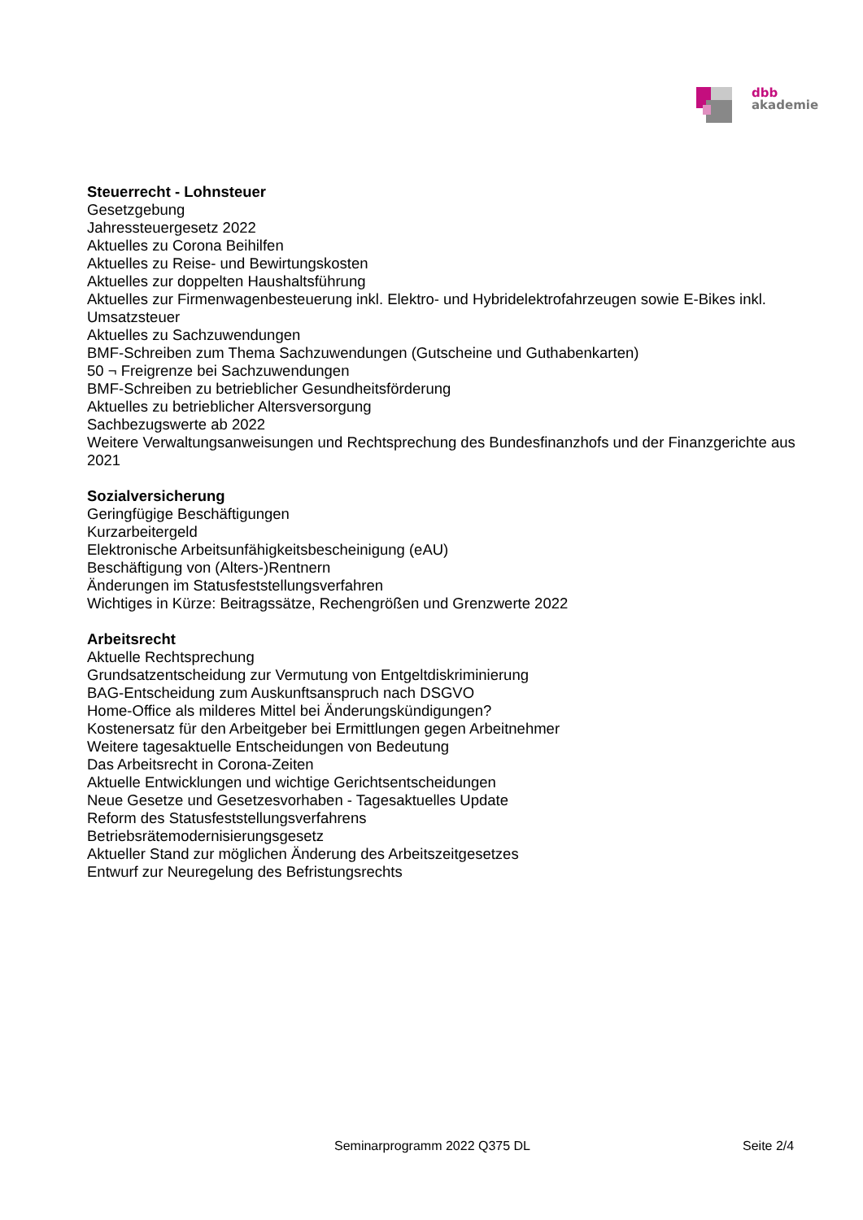dbb
akademie
Steuerrecht - Lohnsteuer
Gesetzgebung
Jahressteuergesetz 2022
Aktuelles zu Corona Beihilfen
Aktuelles zu Reise- und Bewirtungskosten
Aktuelles zur doppelten Haushaltsführung
Aktuelles zur Firmenwagenbesteuerung inkl. Elektro- und Hybridelektrofahrzeugen sowie E-Bikes inkl. Umsatzsteuer
Aktuelles zu Sachzuwendungen
BMF-Schreiben zum Thema Sachzuwendungen (Gutscheine und Guthabenkarten)
50 ¬ Freigrenze bei Sachzuwendungen
BMF-Schreiben zu betrieblicher Gesundheitsförderung
Aktuelles zu betrieblicher Altersversorgung
Sachbezugswerte ab 2022
Weitere Verwaltungsanweisungen und Rechtsprechung des Bundesfinanzhofs und der Finanzgerichte aus 2021
Sozialversicherung
Geringfügige Beschäftigungen
Kurzarbeitergeld
Elektronische Arbeitsunfähigkeitsbescheinigung (eAU)
Beschäftigung von (Alters-)Rentnern
Änderungen im Statusfeststellungsverfahren
Wichtiges in Kürze: Beitragssätze, Rechengrößen und Grenzwerte 2022
Arbeitsrecht
Aktuelle Rechtsprechung
Grundsatzentscheidung zur Vermutung von Entgeltdiskriminierung
BAG-Entscheidung zum Auskunftsanspruch nach DSGVO
Home-Office als milderes Mittel bei Änderungskündigungen?
Kostenersatz für den Arbeitgeber bei Ermittlungen gegen Arbeitnehmer
Weitere tagesaktuelle Entscheidungen von Bedeutung
Das Arbeitsrecht in Corona-Zeiten
Aktuelle Entwicklungen und wichtige Gerichtsentscheidungen
Neue Gesetze und Gesetzesvorhaben - Tagesaktuelles Update
Reform des Statusfeststellungsverfahrens
Betriebsrätemodernisierungsgesetz
Aktueller Stand zur möglichen Änderung des Arbeitszeitgesetzes
Entwurf zur Neuregelung des Befristungsrechts
Seminarprogramm 2022 Q375 DL Seite 2/4